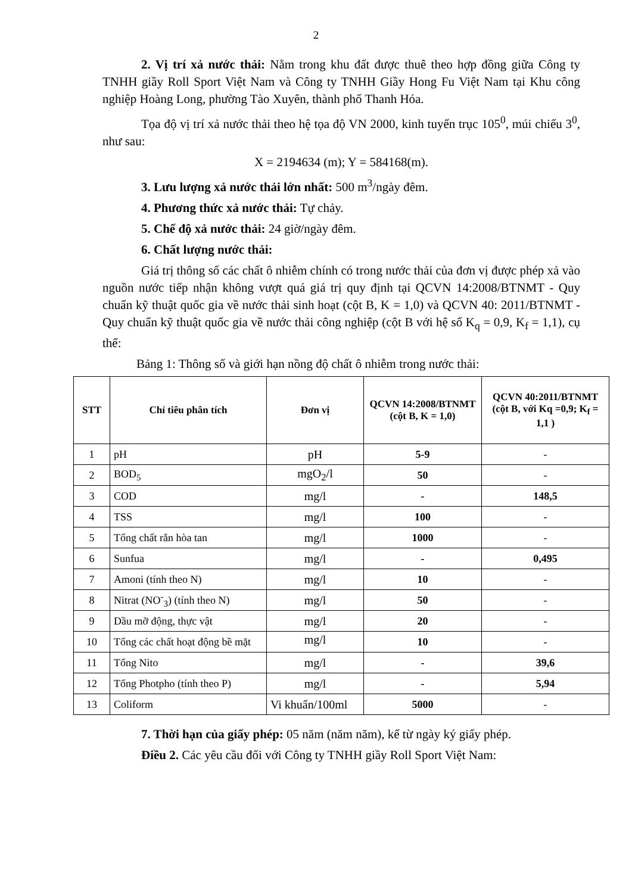2
2. Vị trí xả nước thải: Nằm trong khu đất được thuê theo hợp đồng giữa Công ty TNHH giầy Roll Sport Việt Nam và Công ty TNHH Giầy Hong Fu Việt Nam tại Khu công nghiệp Hoàng Long, phường Tào Xuyên, thành phố Thanh Hóa.
Tọa độ vị trí xả nước thải theo hệ tọa độ VN 2000, kinh tuyến trục 105<sup>0</sup>, múi chiếu 3<sup>0</sup>, như sau:
X = 2194634 (m); Y = 584168(m).
3. Lưu lượng xả nước thải lớn nhất: 500 m<sup>3</sup>/ngày đêm.
4. Phương thức xả nước thải: Tự chảy.
5. Chế độ xả nước thải: 24 giờ/ngày đêm.
6. Chất lượng nước thải:
Giá trị thông số các chất ô nhiễm chính có trong nước thải của đơn vị được phép xả vào nguồn nước tiếp nhận không vượt quá giá trị quy định tại QCVN 14:2008/BTNMT - Quy chuẩn kỹ thuật quốc gia về nước thải sinh hoạt (cột B, K = 1,0) và QCVN 40: 2011/BTNMT - Quy chuẩn kỹ thuật quốc gia về nước thải công nghiệp (cột B với hệ số K<sub>q</sub> = 0,9, K<sub>f</sub> = 1,1), cụ thể:
Bảng 1: Thông số và giới hạn nồng độ chất ô nhiễm trong nước thải:
| STT | Chỉ tiêu phân tích | Đơn vị | QCVN 14:2008/BTNMT (cột B, K = 1,0) | QCVN 40:2011/BTNMT (cột B, với Kq =0,9; K<sub>f</sub> = 1,1 ) |
| --- | --- | --- | --- | --- |
| 1 | pH | pH | 5-9 | - |
| 2 | BOD<sub>5</sub> | mgO<sub>2</sub>/l | 50 | - |
| 3 | COD | mg/l | - | 148,5 |
| 4 | TSS | mg/l | 100 | - |
| 5 | Tổng chất rắn hòa tan | mg/l | 1000 | - |
| 6 | Sunfua | mg/l | - | 0,495 |
| 7 | Amoni (tính theo N) | mg/l | 10 | - |
| 8 | Nitrat (NO<sup>-</sup><sub>3</sub>) (tính theo N) | mg/l | 50 | - |
| 9 | Dầu mỡ động, thực vật | mg/l | 20 | - |
| 10 | Tổng các chất hoạt động bề mặt | mg/l | 10 | - |
| 11 | Tổng Nito | mg/l | - | 39,6 |
| 12 | Tổng Photpho (tính theo P) | mg/l | - | 5,94 |
| 13 | Coliform | Vi khuẩn/100ml | 5000 | - |
7. Thời hạn của giấy phép: 05 năm (năm năm), kể từ ngày ký giấy phép.
Điều 2. Các yêu cầu đối với Công ty TNHH giầy Roll Sport Việt Nam: